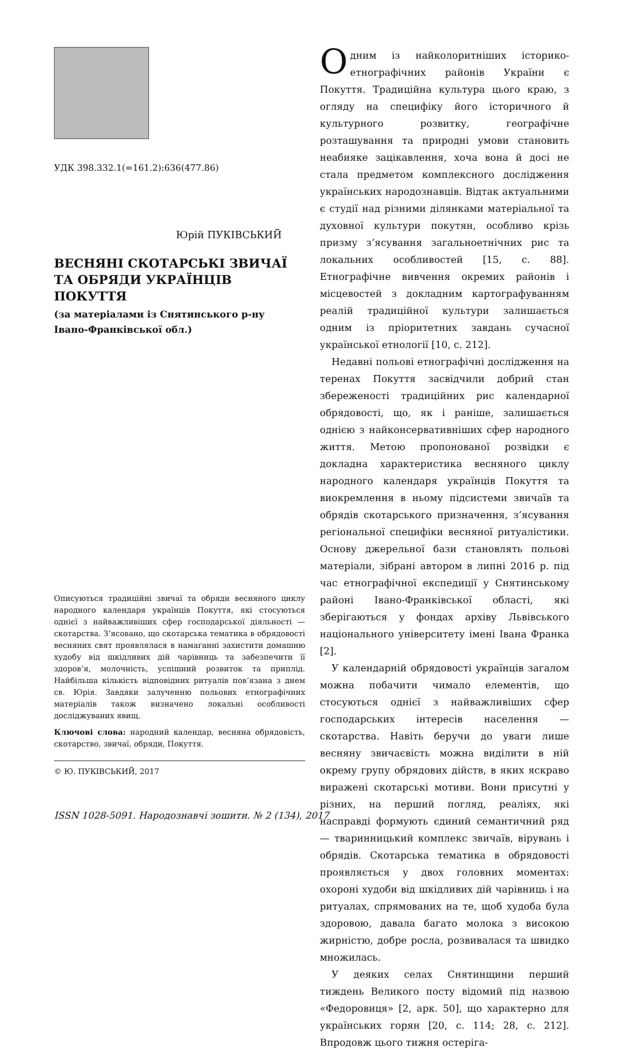УДК 398.332.1(=161.2):636(477.86)
Юрій ПУКІВСЬКИЙ
ВЕСНЯНІ СКОТАРСЬКІ ЗВИЧАЇ
ТА ОБРЯДИ УКРАЇНЦІВ ПОКУТТЯ
(за матеріалами із Снятинського р-ну
Івано-Франківської обл.)
Описуються традиційні звичаї та обряди весняного циклу народного календаря українців Покуття, які стосуються однієї з найважливіших сфер господарської діяльності — скотарства. З’ясовано, що скотарська тематика в обрядовості весняних свят проявлялася в намаганні захистити домашню худобу від шкідливих дій чарівниць та забезпечити її здоров’я, молочність, успішний розвиток та приплід. Найбільша кількість відповідних ритуалів пов’язана з днем св. Юрія. Завдяки залученню польових етнографічних матеріалів також визначено локальні особливості досліджуваних явищ.
Ключові слова: народний календар, весняна обрядовість, скотарство, звичаї, обряди, Покуття.
© Ю. ПУКІВСЬКИЙ, 2017
ISSN 1028-5091. Народознавчі зошити. № 2 (134), 2017
Одним із найколоритніших історико-етнографічних районів України є Покуття. Традиційна культура цього краю, з огляду на специфіку його історичного й культурного розвитку, географічне розташування та природні умови становить неабияке зацікавлення, хоча вона й досі не стала предметом комплексного дослідження українських народознавців. Відтак актуальними є студії над різними ділянками матеріальної та духовної культури покутян, особливо крізь призму з’ясування загальноетнічних рис та локальних особливостей [15, с. 88]. Етнографічне вивчення окремих районів і місцевостей з докладним картографуванням реалій традиційної культури залишається одним із пріоритетних завдань сучасної української етнології [10, с. 212].
Недавні польові етнографічні дослідження на теренах Покуття засвідчили добрий стан збереженості традиційних рис календарної обрядовості, що, як і раніше, залишається однією з найконсервативніших сфер народного життя. Метою пропонованої розвідки є докладна характеристика весняного циклу народного календаря українців Покуття та виокремлення в ньому підсистеми звичаїв та обрядів скотарського призначення, з’ясування регіональної специфіки весняної ритуалістики. Основу джерельної бази становлять польові матеріали, зібрані автором в липні 2016 р. під час етнографічної експедиції у Снятинському районі Івано-Франківської області, які зберігаються у фондах архіву Львівського національного університету імені Івана Франка [2].
У календарній обрядовості українців загалом можна побачити чимало елементів, що стосуються однієї з найважливіших сфер господарських інтересів населення — скотарства. Навіть беручи до уваги лише весняну звичаєвість можна виділити в ній окрему групу обрядових дійств, в яких яскраво виражені скотарські мотиви. Вони присутні у різних, на перший погляд, реаліях, які насправді формують єдиний семантичний ряд — тваринницький комплекс звичаїв, вірувань і обрядів. Скотарська тематика в обрядовості проявляється у двох головних моментах: охороні худоби від шкідливих дій чарівниць і на ритуалах, спрямованих на те, щоб худоба була здоровою, давала багато молока з високою жирністю, добре росла, розвивалася та швидко множилась.
У деяких селах Снятинщини перший тиждень Великого посту відомий під назвою «Федоровиця» [2, арк. 50], що характерно для українських горян [20, с. 114; 28, с. 212]. Впродовж цього тижня остеріга-